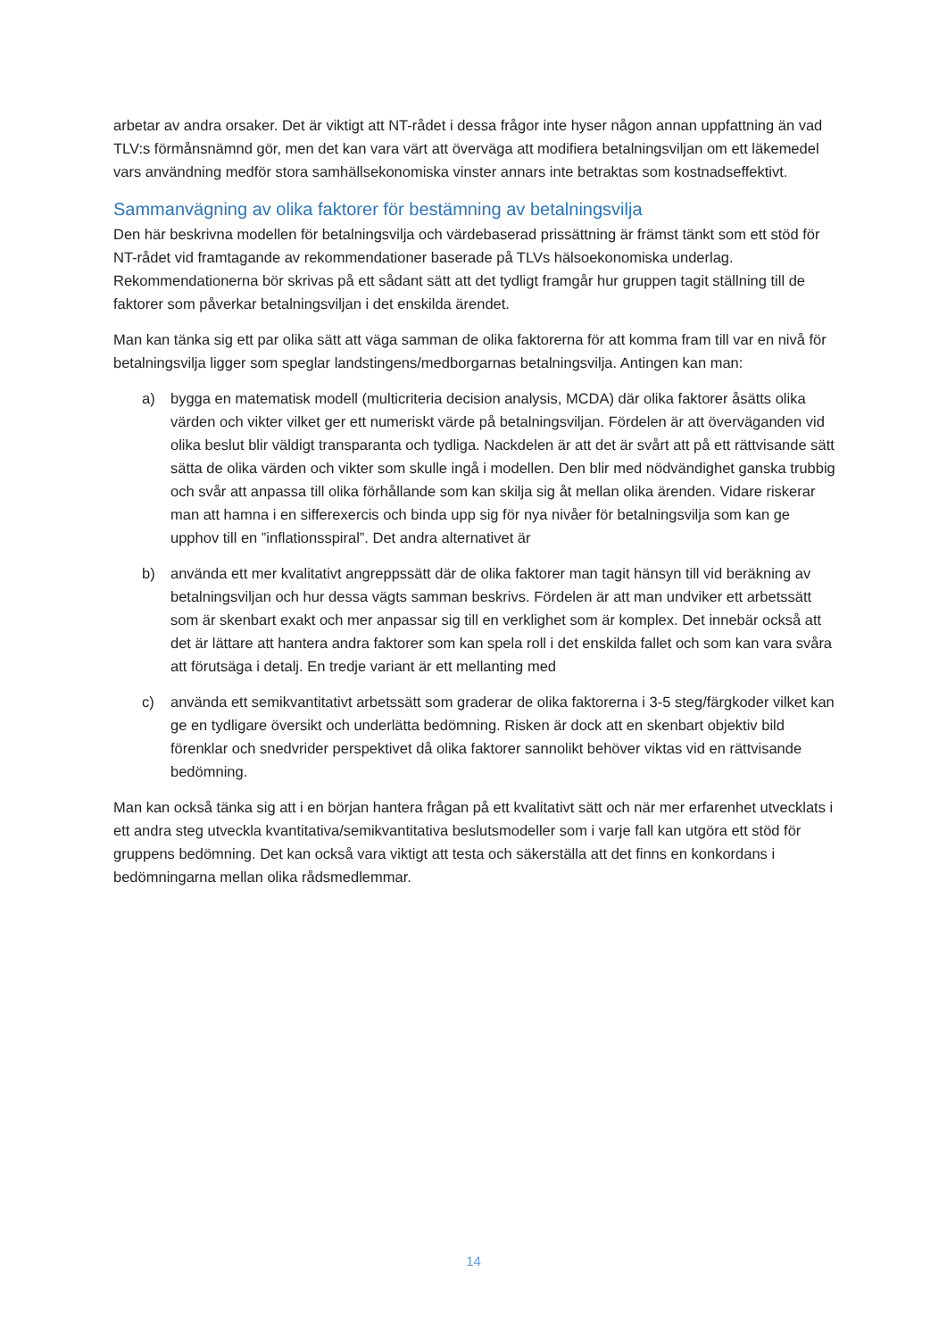arbetar av andra orsaker. Det är viktigt att NT-rådet i dessa frågor inte hyser någon annan uppfattning än vad TLV:s förmånsnämnd gör, men det kan vara värt att överväga att modifiera betalningsviljan om ett läkemedel vars användning medför stora samhällsekonomiska vinster annars inte betraktas som kostnadseffektivt.
Sammanvägning av olika faktorer för bestämning av betalningsvilja
Den här beskrivna modellen för betalningsvilja och värdebaserad prissättning är främst tänkt som ett stöd för NT-rådet vid framtagande av rekommendationer baserade på TLVs hälsoekonomiska underlag. Rekommendationerna bör skrivas på ett sådant sätt att det tydligt framgår hur gruppen tagit ställning till de faktorer som påverkar betalningsviljan i det enskilda ärendet.
Man kan tänka sig ett par olika sätt att väga samman de olika faktorerna för att komma fram till var en nivå för betalningsvilja ligger som speglar landstingens/medborgarnas betalningsvilja. Antingen kan man:
a) bygga en matematisk modell (multicriteria decision analysis, MCDA) där olika faktorer åsätts olika värden och vikter vilket ger ett numeriskt värde på betalningsviljan. Fördelen är att överväganden vid olika beslut blir väldigt transparanta och tydliga. Nackdelen är att det är svårt att på ett rättvisande sätt sätta de olika värden och vikter som skulle ingå i modellen. Den blir med nödvändighet ganska trubbig och svår att anpassa till olika förhållande som kan skilja sig åt mellan olika ärenden. Vidare riskerar man att hamna i en sifferexercis och binda upp sig för nya nivåer för betalningsvilja som kan ge upphov till en ”inflationsspiral”. Det andra alternativet är
b) använda ett mer kvalitativt angreppssätt där de olika faktorer man tagit hänsyn till vid beräkning av betalningsviljan och hur dessa vägts samman beskrivs. Fördelen är att man undviker ett arbetssätt som är skenbart exakt och mer anpassar sig till en verklighet som är komplex. Det innebär också att det är lättare att hantera andra faktorer som kan spela roll i det enskilda fallet och som kan vara svåra att förutsäga i detalj. En tredje variant är ett mellanting med
c) använda ett semikvantitativt arbetssätt som graderar de olika faktorerna i 3-5 steg/färgkoder vilket kan ge en tydligare översikt och underlätta bedömning. Risken är dock att en skenbart objektiv bild förenklar och snedvrider perspektivet då olika faktorer sannolikt behöver viktas vid en rättvisande bedömning.
Man kan också tänka sig att i en början hantera frågan på ett kvalitativt sätt och när mer erfarenhet utvecklats i ett andra steg utveckla kvantitativa/semikvantitativa beslutsmodeller som i varje fall kan utgöra ett stöd för gruppens bedömning. Det kan också vara viktigt att testa och säkerställa att det finns en konkordans i bedömningarna mellan olika rådsmedlemmar.
14